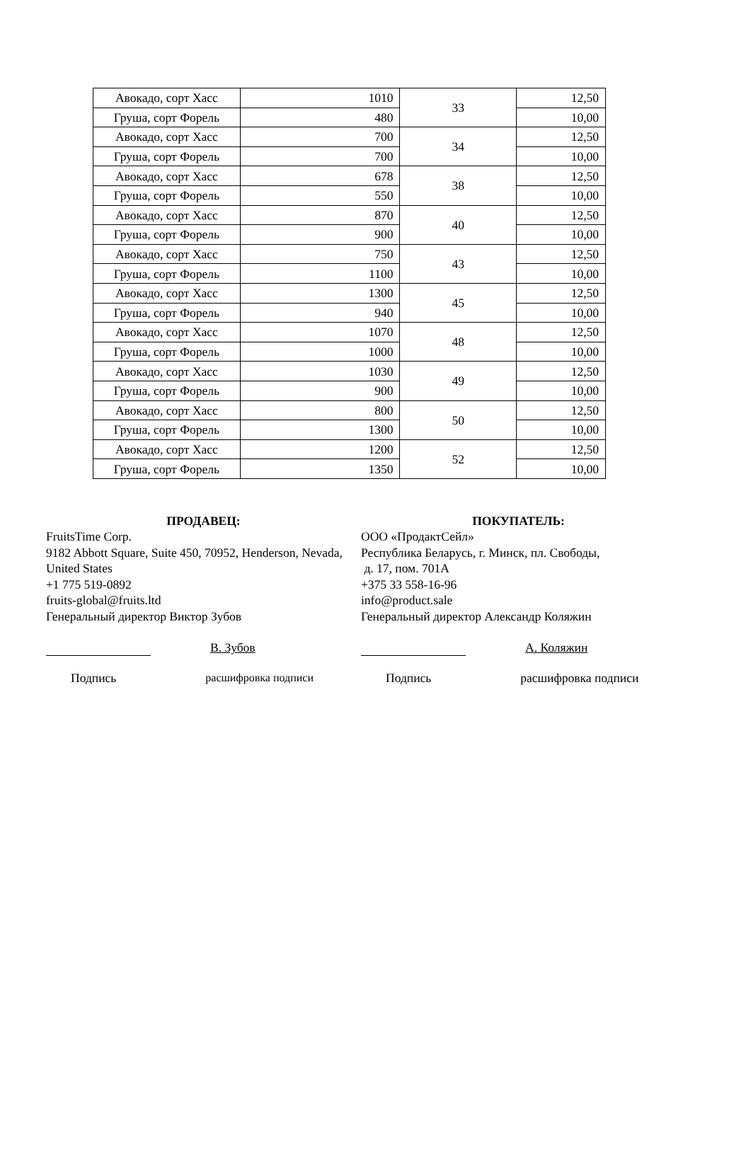| Авокадо, сорт Хасс | 1010 | 33 | 12,50 |
| Груша, сорт Форель | 480 | | 10,00 |
| Авокадо, сорт Хасс | 700 | 34 | 12,50 |
| Груша, сорт Форель | 700 | | 10,00 |
| Авокадо, сорт Хасс | 678 | 38 | 12,50 |
| Груша, сорт Форель | 550 | | 10,00 |
| Авокадо, сорт Хасс | 870 | 40 | 12,50 |
| Груша, сорт Форель | 900 | | 10,00 |
| Авокадо, сорт Хасс | 750 | 43 | 12,50 |
| Груша, сорт Форель | 1100 | | 10,00 |
| Авокадо, сорт Хасс | 1300 | 45 | 12,50 |
| Груша, сорт Форель | 940 | | 10,00 |
| Авокадо, сорт Хасс | 1070 | 48 | 12,50 |
| Груша, сорт Форель | 1000 | | 10,00 |
| Авокадо, сорт Хасс | 1030 | 49 | 12,50 |
| Груша, сорт Форель | 900 | | 10,00 |
| Авокадо, сорт Хасс | 800 | 50 | 12,50 |
| Груша, сорт Форель | 1300 | | 10,00 |
| Авокадо, сорт Хасс | 1200 | 52 | 12,50 |
| Груша, сорт Форель | 1350 | | 10,00 |
ПРОДАВЕЦ:
FruitsTime Corp.
9182 Abbott Square, Suite 450, 70952, Henderson, Nevada, United States
+1 775 519-0892
fruits-global@fruits.ltd
Генеральный директор Виктор Зубов
В. Зубов
Подпись расшифровка подписи
ПОКУПАТЕЛЬ:
ООО «ПродактСейл»
Республика Беларусь, г. Минск, пл. Свободы,
д. 17, пом. 701А
+375 33 558-16-96
info@product.sale
Генеральный директор Александр Коляжин
А. Коляжин
Подпись расшифровка подписи